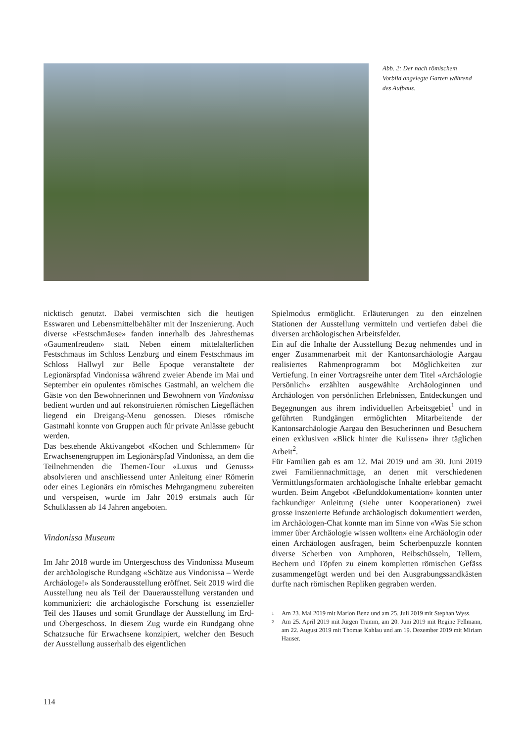Abb. 2: Der nach römischem Vorbild angelegte Garten während des Aufbaus.
nicktisch genutzt. Dabei vermischten sich die heutigen Esswaren und Lebensmittelbehälter mit der Inszenierung. Auch diverse «Festschmäuse» fanden innerhalb des Jahresthemas «Gaumenfreuden» statt. Neben einem mittelalterlichen Festschmaus im Schloss Lenzburg und einem Festschmaus im Schloss Hallwyl zur Belle Epoque veranstaltete der Legionärspfad Vindonissa während zweier Abende im Mai und September ein opulentes römisches Gastmahl, an welchem die Gäste von den Bewohnerinnen und Bewohnern von Vindonissa bedient wurden und auf rekonstruierten römischen Liegeflächen liegend ein Dreigang-Menu genossen. Dieses römische Gastmahl konnte von Gruppen auch für private Anlässe gebucht werden.
Das bestehende Aktivangebot «Kochen und Schlemmen» für Erwachsenengruppen im Legionärspfad Vindonissa, an dem die Teilnehmenden die Themen-Tour «Luxus und Genuss» absolvieren und anschliessend unter Anleitung einer Römerin oder eines Legionärs ein römisches Mehrgangmenu zubereiten und verspeisen, wurde im Jahr 2019 erstmals auch für Schulklassen ab 14 Jahren angeboten.
Vindonissa Museum
Im Jahr 2018 wurde im Untergeschoss des Vindonissa Museum der archäologische Rundgang «Schätze aus Vindonissa – Werde Archäologe!» als Sonderausstellung eröffnet. Seit 2019 wird die Ausstellung neu als Teil der Dauerausstellung verstanden und kommuniziert: die archäologische Forschung ist essenzieller Teil des Hauses und somit Grundlage der Ausstellung im Erd- und Obergeschoss. In diesem Zug wurde ein Rundgang ohne Schatzsuche für Erwachsene konzipiert, welcher den Besuch der Ausstellung ausserhalb des eigentlichen
Spielmodus ermöglicht. Erläuterungen zu den einzelnen Stationen der Ausstellung vermitteln und vertiefen dabei die diversen archäologischen Arbeitsfelder.
Ein auf die Inhalte der Ausstellung Bezug nehmendes und in enger Zusammenarbeit mit der Kantonsarchäologie Aargau realisiertes Rahmenprogramm bot Möglichkeiten zur Vertiefung. In einer Vortragsreihe unter dem Titel «Archäologie Persönlich» erzählten ausgewählte Archäologinnen und Archäologen von persönlichen Erlebnissen, Entdeckungen und Begegnungen aus ihrem individuellen Arbeitsgebiet<sup>1</sup> und in geführten Rundgängen ermöglichten Mitarbeitende der Kantonsarchäologie Aargau den Besucherinnen und Besuchern einen exklusiven «Blick hinter die Kulissen» ihrer täglichen Arbeit<sup>2</sup>.
Für Familien gab es am 12. Mai 2019 und am 30. Juni 2019 zwei Familiennachmittage, an denen mit verschiedenen Vermittlungsformaten archäologische Inhalte erlebbar gemacht wurden. Beim Angebot «Befunddokumentation» konnten unter fachkundiger Anleitung (siehe unter Kooperationen) zwei grosse inszenierte Befunde archäologisch dokumentiert werden, im Archäologen-Chat konnte man im Sinne von «Was Sie schon immer über Archäologie wissen wollten» eine Archäologin oder einen Archäologen ausfragen, beim Scherbenpuzzle konnten diverse Scherben von Amphoren, Reibschüsseln, Tellern, Bechern und Töpfen zu einem kompletten römischen Gefäss zusammengefügt werden und bei den Ausgrabungssandkästen durfte nach römischen Repliken gegraben werden.
1
Am 23. Mai 2019 mit Marion Benz und am 25. Juli 2019 mit Stephan Wyss.
2
Am 25. April 2019 mit Jürgen Trumm, am 20. Juni 2019 mit Regine Fellmann, am 22. August 2019 mit Thomas Kahlau und am 19. Dezember 2019 mit Miriam Hauser.
114